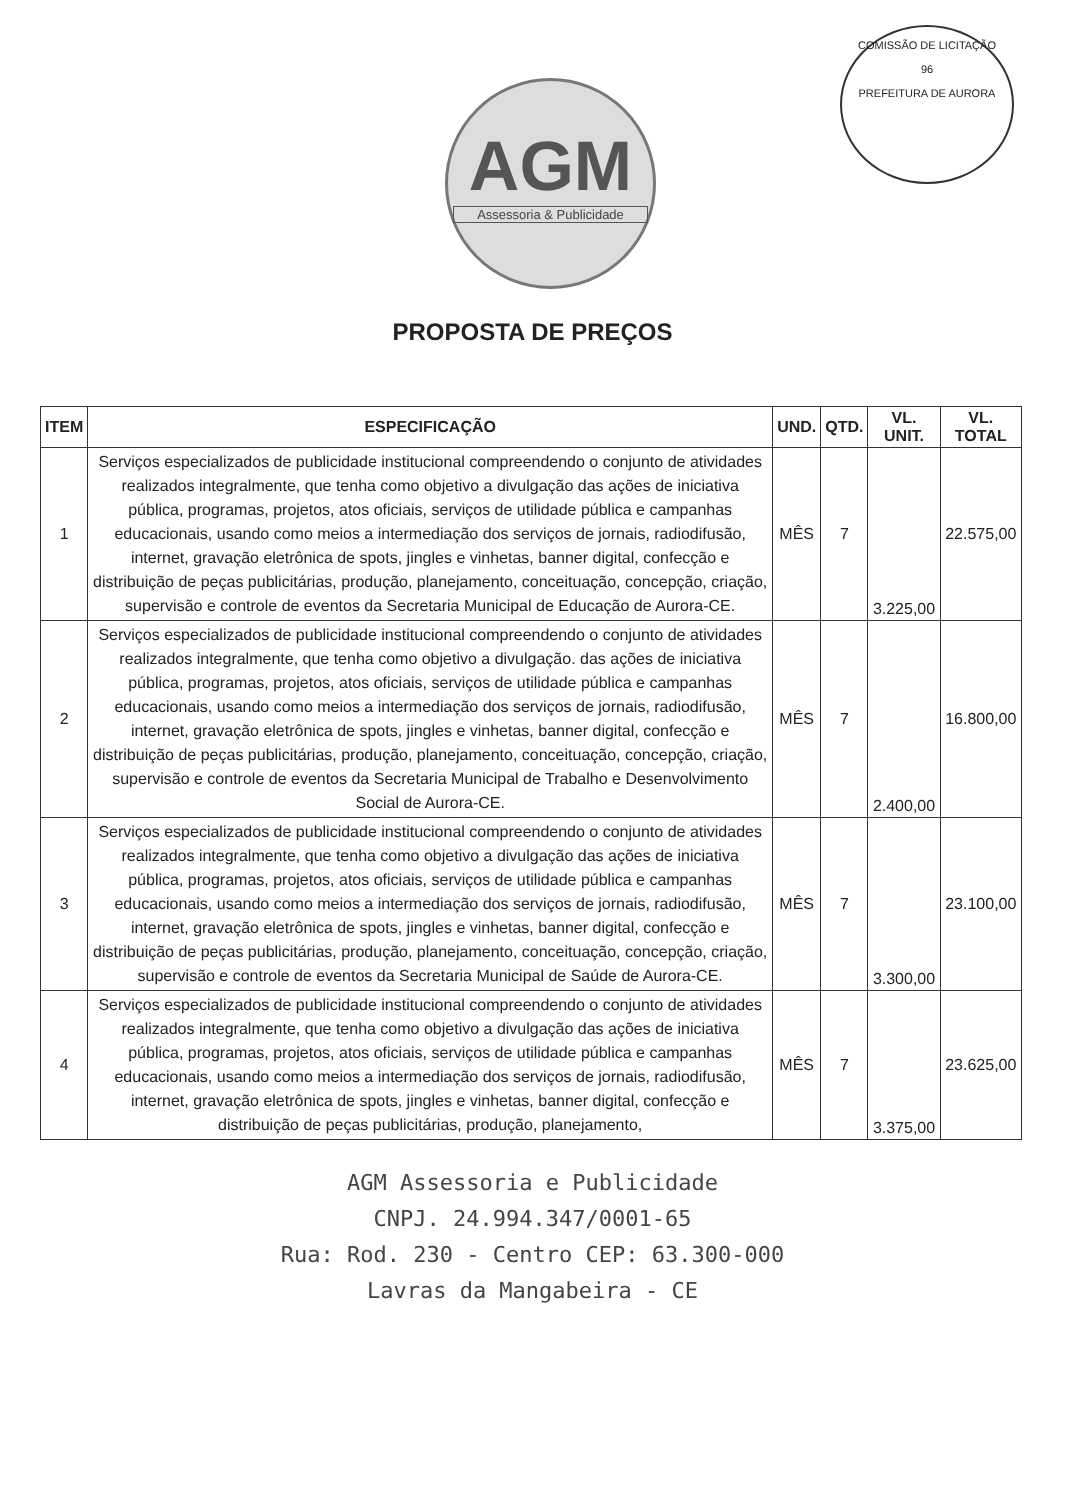AGM
Assessoria & Publicidade
COMISSÃO DE LICITAÇÃO
96
PREFEITURA DE AURORA
PROPOSTA DE PREÇOS
| ITEM | ESPECIFICAÇÃO | UND. | QTD. | VL. UNIT. | VL. TOTAL |
| --- | --- | --- | --- | --- | --- |
| 1 | Serviços especializados de publicidade institucional compreendendo o conjunto de atividades realizados integralmente, que tenha como objetivo a divulgação das ações de iniciativa pública, programas, projetos, atos oficiais, serviços de utilidade pública e campanhas educacionais, usando como meios a intermediação dos serviços de jornais, radiodifusão, internet, gravação eletrônica de spots, jingles e vinhetas, banner digital, confecção e distribuição de peças publicitárias, produção, planejamento, conceituação, concepção, criação, supervisão e controle de eventos da Secretaria Municipal de Educação de Aurora-CE. | MÊS | 7 | 3.225,00 | 22.575,00 |
| 2 | Serviços especializados de publicidade institucional compreendendo o conjunto de atividades realizados integralmente, que tenha como objetivo a divulgação. das ações de iniciativa pública, programas, projetos, atos oficiais, serviços de utilidade pública e campanhas educacionais, usando como meios a intermediação dos serviços de jornais, radiodifusão, internet, gravação eletrônica de spots, jingles e vinhetas, banner digital, confecção e distribuição de peças publicitárias, produção, planejamento, conceituação, concepção, criação, supervisão e controle de eventos da Secretaria Municipal de Trabalho e Desenvolvimento Social de Aurora-CE. | MÊS | 7 | 2.400,00 | 16.800,00 |
| 3 | Serviços especializados de publicidade institucional compreendendo o conjunto de atividades realizados integralmente, que tenha como objetivo a divulgação das ações de iniciativa pública, programas, projetos, atos oficiais, serviços de utilidade pública e campanhas educacionais, usando como meios a intermediação dos serviços de jornais, radiodifusão, internet, gravação eletrônica de spots, jingles e vinhetas, banner digital, confecção e distribuição de peças publicitárias, produção, planejamento, conceituação, concepção, criação, supervisão e controle de eventos da Secretaria Municipal de Saúde de Aurora-CE. | MÊS | 7 | 3.300,00 | 23.100,00 |
| 4 | Serviços especializados de publicidade institucional compreendendo o conjunto de atividades realizados integralmente, que tenha como objetivo a divulgação das ações de iniciativa pública, programas, projetos, atos oficiais, serviços de utilidade pública e campanhas educacionais, usando como meios a intermediação dos serviços de jornais, radiodifusão, internet, gravação eletrônica de spots, jingles e vinhetas, banner digital, confecção e distribuição de peças publicitárias, produção, planejamento, | MÊS | 7 | 3.375,00 | 23.625,00 |
AGM Assessoria e Publicidade
CNPJ. 24.994.347/0001-65
Rua: Rod. 230 - Centro CEP: 63.300-000
Lavras da Mangabeira - CE